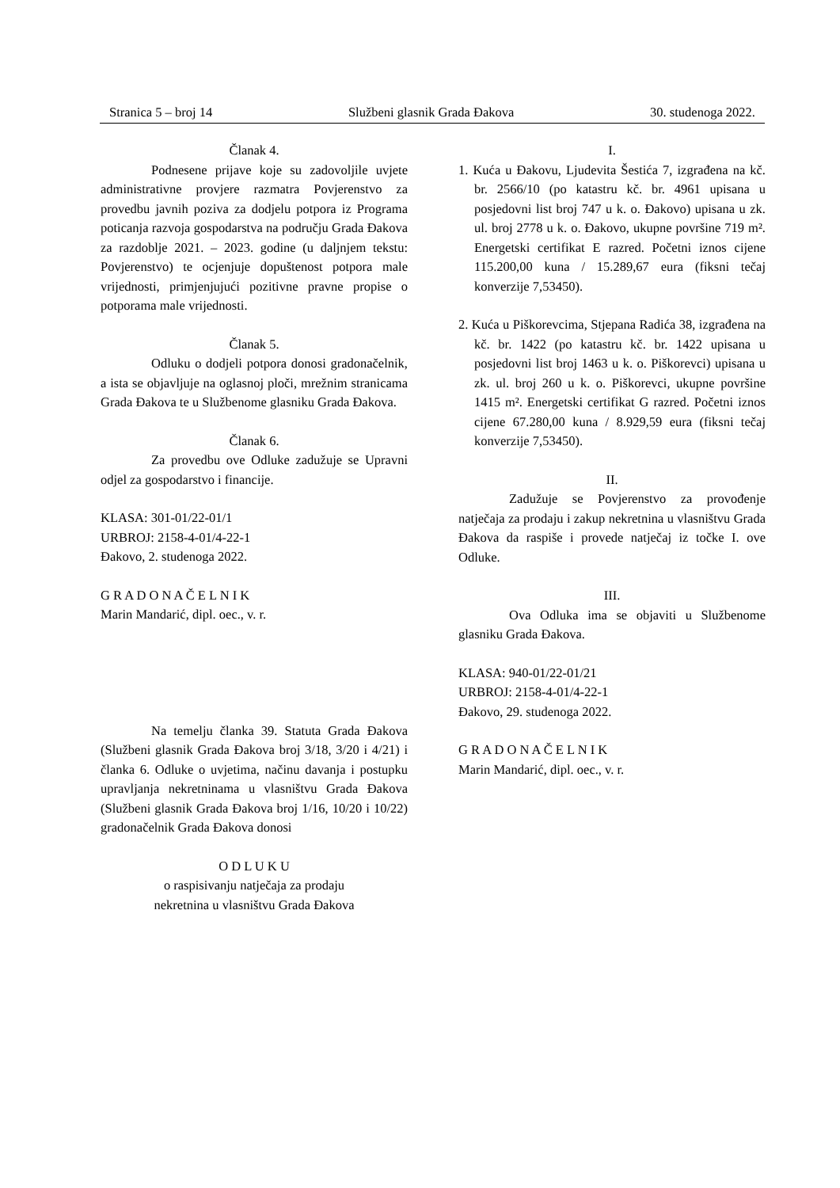Stranica 5 – broj 14 Službeni glasnik Grada Đakova 30. studenoga 2022.
Članak 4.
Podnesene prijave koje su zadovoljile uvjete administrativne provjere razmatra Povjerenstvo za provedbu javnih poziva za dodjelu potpora iz Programa poticanja razvoja gospodarstva na području Grada Đakova za razdoblje 2021. – 2023. godine (u daljnjem tekstu: Povjerenstvo) te ocjenjuje dopuštenost potpora male vrijednosti, primjenjujući pozitivne pravne propise o potporama male vrijednosti.
Članak 5.
Odluku o dodjeli potpora donosi gradonačelnik, a ista se objavljuje na oglasnoj ploči, mrežnim stranicama Grada Đakova te u Službenome glasniku Grada Đakova.
Članak 6.
Za provedbu ove Odluke zadužuje se Upravni odjel za gospodarstvo i financije.
KLASA: 301-01/22-01/1
URBROJ: 2158-4-01/4-22-1
Đakovo, 2. studenoga 2022.
G R A D O N A Č E L N I K
Marin Mandarić, dipl. oec., v. r.
Na temelju članka 39. Statuta Grada Đakova (Službeni glasnik Grada Đakova broj 3/18, 3/20 i 4/21) i članka 6. Odluke o uvjetima, načinu davanja i postupku upravljanja nekretninama u vlasništvu Grada Đakova (Službeni glasnik Grada Đakova broj 1/16, 10/20 i 10/22) gradonačelnik Grada Đakova donosi
O D L U K U
o raspisivanju natječaja za prodaju
nekretnina u vlasništvu Grada Đakova
I.
1. Kuća u Đakovu, Ljudevita Šestića 7, izgrađena na kč. br. 2566/10 (po katastru kč. br. 4961 upisana u posjedovni list broj 747 u k. o. Đakovo) upisana u zk. ul. broj 2778 u k. o. Đakovo, ukupne površine 719 m². Energetski certifikat E razred. Početni iznos cijene 115.200,00 kuna / 15.289,67 eura (fiksni tečaj konverzije 7,53450).
2. Kuća u Piškorevcima, Stjepana Radića 38, izgrađena na kč. br. 1422 (po katastru kč. br. 1422 upisana u posjedovni list broj 1463 u k. o. Piškorevci) upisana u zk. ul. broj 260 u k. o. Piškorevci, ukupne površine 1415 m². Energetski certifikat G razred. Početni iznos cijene 67.280,00 kuna / 8.929,59 eura (fiksni tečaj konverzije 7,53450).
II.
Zadužuje se Povjerenstvo za provođenje natječaja za prodaju i zakup nekretnina u vlasništvu Grada Đakova da raspiše i provede natječaj iz točke I. ove Odluke.
III.
Ova Odluka ima se objaviti u Službenome glasniku Grada Đakova.
KLASA: 940-01/22-01/21
URBROJ: 2158-4-01/4-22-1
Đakovo, 29. studenoga 2022.
G R A D O N A Č E L N I K
Marin Mandarić, dipl. oec., v. r.